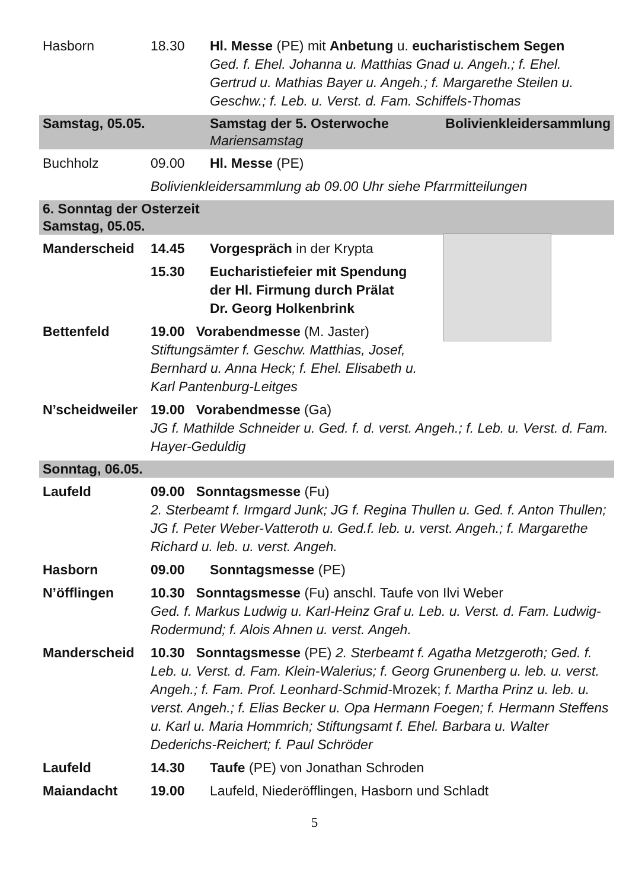Hasborn 18.30 Hl. Messe (PE) mit Anbetung u. eucharistischem Segen
Ged. f. Ehel. Johanna u. Matthias Gnad u. Angeh.; f. Ehel. Gertrud u. Mathias Bayer u. Angeh.; f. Margarethe Steilen u. Geschw.; f. Leb. u. Verst. d. Fam. Schiffels-Thomas
Samstag, 05.05. Samstag der 5. Osterwoche
Mariensamstag
Bolivienkleidersammlung
Buchholz 09.00 Hl. Messe (PE)
Bolivienkleidersammlung ab 09.00 Uhr siehe Pfarrmitteilungen
6. Sonntag der Osterzeit
Samstag, 05.05.
Manderscheid 14.45 Vorgespräch in der Krypta
15.30 Eucharistiefeier mit Spendung
der Hl. Firmung durch Prälat
Dr. Georg Holkenbrink
Bettenfeld 19.00 Vorabendmesse (M. Jaster)
Stiftungsämter f. Geschw. Matthias, Josef, Bernhard u. Anna Heck; f. Ehel. Elisabeth u. Karl Pantenburg-Leitges
N’scheidweiler
19.00 Vorabendmesse (Ga)
JG f. Mathilde Schneider u. Ged. f. d. verst. Angeh.; f. Leb. u. Verst. d. Fam. Hayer-Geduldig
Sonntag, 06.05.
Laufeld 09.00 Sonntagsmesse (Fu)
2. Sterbeamt f. Irmgard Junk; JG f. Regina Thullen u. Ged. f. Anton Thullen; JG f. Peter Weber-Vatteroth u. Ged.f. leb. u. verst. Angeh.; f. Margarethe Richard u. leb. u. verst. Angeh.
Hasborn 09.00 Sonntagsmesse (PE)
N’öfflingen 10.30 Sonntagsmesse (Fu) anschl. Taufe von Ilvi Weber
Ged. f. Markus Ludwig u. Karl-Heinz Graf u. Leb. u. Verst. d. Fam. Ludwig-Rodermund; f. Alois Ahnen u. verst. Angeh.
Manderscheid 10.30 Sonntagsmesse (PE) 2. Sterbeamt f. Agatha Metzgeroth; Ged. f. Leb. u. Verst. d. Fam. Klein-Walerius; f. Georg Grunenberg u. leb. u. verst. Angeh.; f. Fam. Prof. Leonhard-Schmid-Mrozek; f. Martha Prinz u. leb. u. verst. Angeh.; f. Elias Becker u. Opa Hermann Foegen; f. Hermann Steffens u. Karl u. Maria Hommrich; Stiftungsamt f. Ehel. Barbara u. Walter Dederichs-Reichert; f. Paul Schröder
Laufeld 14.30 Taufe (PE) von Jonathan Schroden
Maiandacht 19.00 Laufeld, Niederöfflingen, Hasborn und Schladt
5